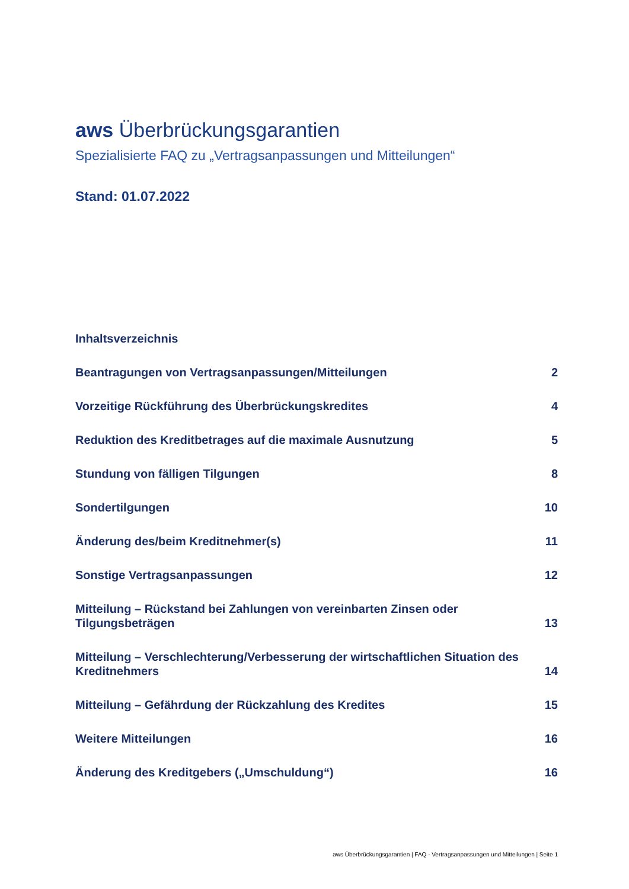aws Überbrückungsgarantien
Spezialisierte FAQ zu „Vertragsanpassungen und Mitteilungen“
Stand: 01.07.2022
Inhaltsverzeichnis
Beantragungen von Vertragsanpassungen/Mitteilungen 2
Vorzeitige Rückführung des Überbrückungskredites 4
Reduktion des Kreditbetrages auf die maximale Ausnutzung 5
Stundung von fälligen Tilgungen 8
Sondertilgungen 10
Änderung des/beim Kreditnehmer(s) 11
Sonstige Vertragsanpassungen 12
Mitteilung – Rückstand bei Zahlungen von vereinbarten Zinsen oder Tilgungsbeträgen 13
Mitteilung – Verschlechterung/Verbesserung der wirtschaftlichen Situation des Kreditnehmers 14
Mitteilung – Gefährdung der Rückzahlung des Kredites 15
Weitere Mitteilungen 16
Änderung des Kreditgebers („Umschuldung“) 16
aws Überbrückungsgarantien | FAQ - Vertragsanpassungen und Mitteilungen | Seite 1